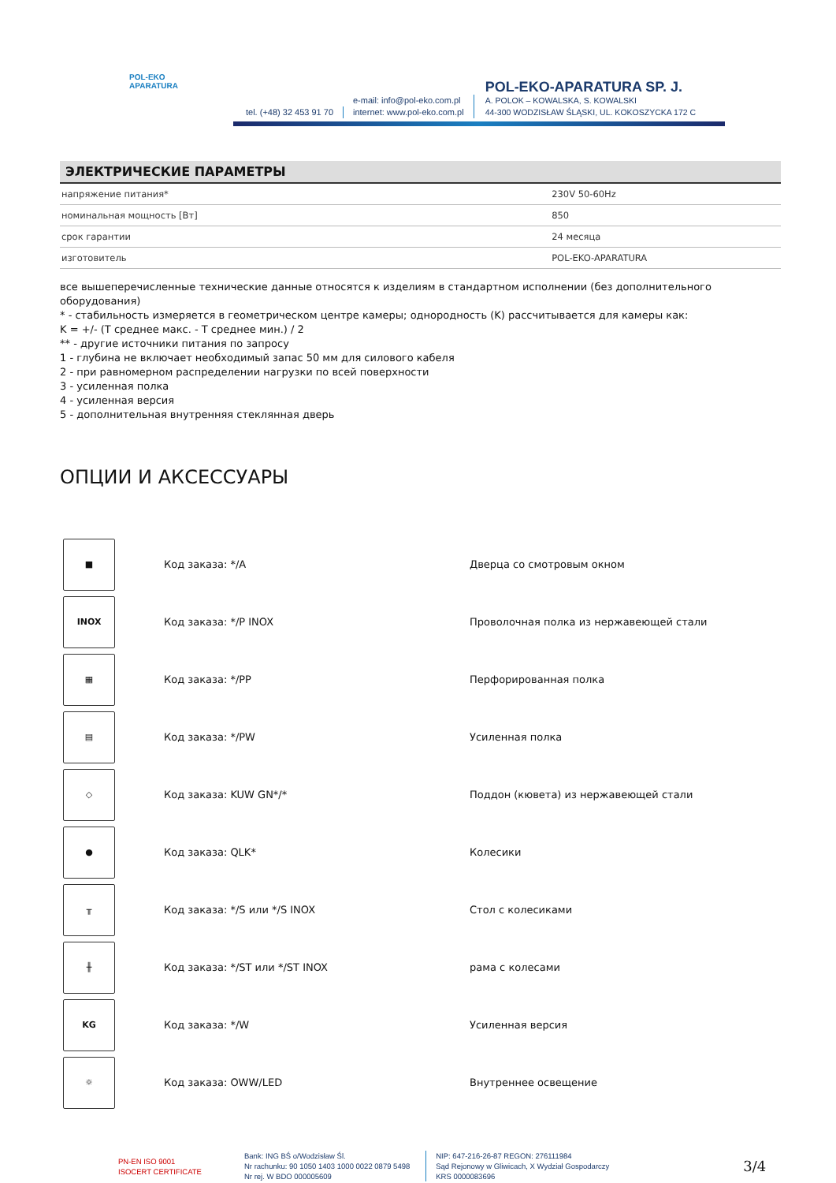POL-EKO
APARATURA
tel. (+48) 32 453 91 70
e-mail: info@pol-eko.com.pl
internet: www.pol-eko.com.pl
POL-EKO-APARATURA SP. J.
A. POLOK – KOWALSKA, S. KOWALSKI
44-300 WODZISŁAW ŚLĄSKI, UL. KOKOSZYCKA 172 C
ЭЛЕКТРИЧЕСКИЕ ПАРАМЕТРЫ
| напряжение питания* | 230V 50-60Hz |
| номинальная мощность [Вт] | 850 |
| срок гарантии | 24 месяца |
| изготовитель | POL-EKO-APARATURA |
все вышеперечисленные технические данные относятся к изделиям в стандартном исполнении (без дополнительного оборудования)
* - стабильность измеряется в геометрическом центре камеры; однородность (K) рассчитывается для камеры как:
K = +/- (T среднее макс. - T среднее мин.) / 2
** - другие источники питания по запросу
1 - глубина не включает необходимый запас 50 мм для силового кабеля
2 - при равномерном распределении нагрузки по всей поверхности
3 - усиленная полка
4 - усиленная версия
5 - дополнительная внутренняя стеклянная дверь
ОПЦИИ И АКСЕССУАРЫ
| ■ | Код заказа: */A | Дверца со смотровым окном |
| INOX | Код заказа: */P INOX | Проволочная полка из нержавеющей стали |
| ▦ | Код заказа: */PP | Перфорированная полка |
| ▤ | Код заказа: */PW | Усиленная полка |
| ◇ | Код заказа: KUW GN*/* | Поддон (кювета) из нержавеющей стали |
| ● | Код заказа: QLK* | Колесики |
| ╥ | Код заказа: */S или */S INOX | Стол с колесиками |
| ╫ | Код заказа: */ST или */ST INOX | рама с колесами |
| KG | Код заказа: */W | Усиленная версия |
| ☼ | Код заказа: OWW/LED | Внутреннее освещение |
PN-EN ISO 9001
ISOCERT CERTIFICATE
Bank: ING BŚ o/Wodzisław Śl.
Nr rachunku: 90 1050 1403 1000 0022 0879 5498
Nr rej. W BDO 000005609
NIP: 647-216-26-87 REGON: 276111984
Sąd Rejonowy w Gliwicach, X Wydział Gospodarczy
KRS 0000083696
3/4